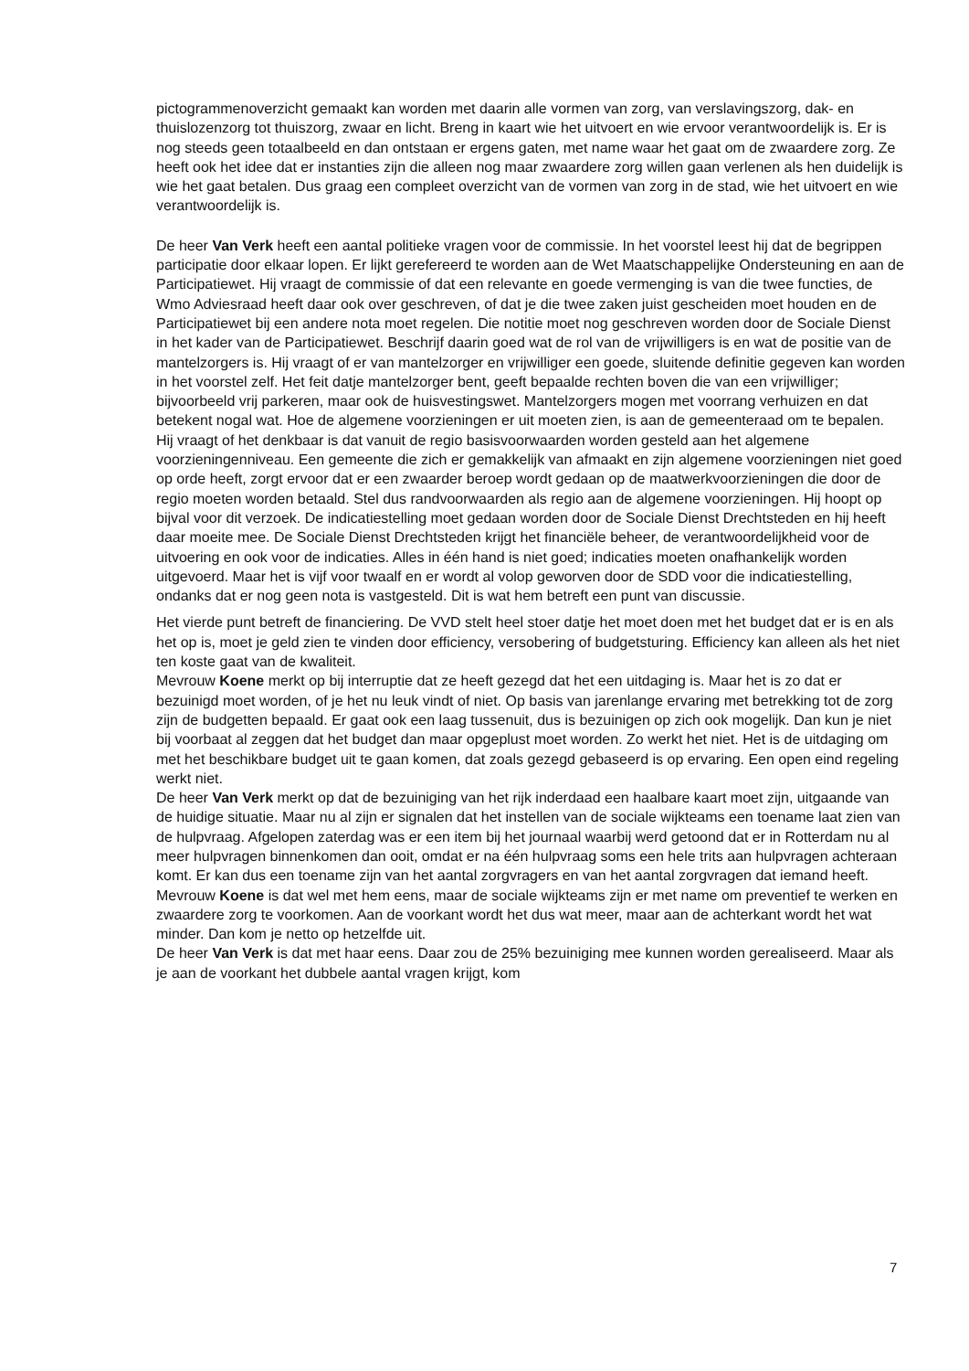pictogrammenoverzicht gemaakt kan worden met daarin alle vormen van zorg, van verslavingszorg, dak- en thuislozenzorg tot thuiszorg, zwaar en licht. Breng in kaart wie het uitvoert en wie ervoor verantwoordelijk is. Er is nog steeds geen totaalbeeld en dan ontstaan er ergens gaten, met name waar het gaat om de zwaardere zorg. Ze heeft ook het idee dat er instanties zijn die alleen nog maar zwaardere zorg willen gaan verlenen als hen duidelijk is wie het gaat betalen. Dus graag een compleet overzicht van de vormen van zorg in de stad, wie het uitvoert en wie verantwoordelijk is.
De heer Van Verk heeft een aantal politieke vragen voor de commissie. In het voorstel leest hij dat de begrippen participatie door elkaar lopen. Er lijkt gerefereerd te worden aan de Wet Maatschappelijke Ondersteuning en aan de Participatiewet. Hij vraagt de commissie of dat een relevante en goede vermenging is van die twee functies, de Wmo Adviesraad heeft daar ook over geschreven, of dat je die twee zaken juist gescheiden moet houden en de Participatiewet bij een andere nota moet regelen. Die notitie moet nog geschreven worden door de Sociale Dienst in het kader van de Participatiewet. Beschrijf daarin goed wat de rol van de vrijwilligers is en wat de positie van de mantelzorgers is. Hij vraagt of er van mantelzorger en vrijwilliger een goede, sluitende definitie gegeven kan worden in het voorstel zelf. Het feit datje mantelzorger bent, geeft bepaalde rechten boven die van een vrijwilliger; bijvoorbeeld vrij parkeren, maar ook de huisvestingswet. Mantelzorgers mogen met voorrang verhuizen en dat betekent nogal wat. Hoe de algemene voorzieningen er uit moeten zien, is aan de gemeenteraad om te bepalen. Hij vraagt of het denkbaar is dat vanuit de regio basisvoorwaarden worden gesteld aan het algemene voorzieningenniveau. Een gemeente die zich er gemakkelijk van afmaakt en zijn algemene voorzieningen niet goed op orde heeft, zorgt ervoor dat er een zwaarder beroep wordt gedaan op de maatwerkvoorzieningen die door de regio moeten worden betaald. Stel dus randvoorwaarden als regio aan de algemene voorzieningen. Hij hoopt op bijval voor dit verzoek. De indicatiestelling moet gedaan worden door de Sociale Dienst Drechtsteden en hij heeft daar moeite mee. De Sociale Dienst Drechtsteden krijgt het financiële beheer, de verantwoordelijkheid voor de uitvoering en ook voor de indicaties. Alles in één hand is niet goed; indicaties moeten onafhankelijk worden uitgevoerd. Maar het is vijf voor twaalf en er wordt al volop geworven door de SDD voor die indicatiestelling, ondanks dat er nog geen nota is vastgesteld. Dit is wat hem betreft een punt van discussie.
Het vierde punt betreft de financiering. De VVD stelt heel stoer datje het moet doen met het budget dat er is en als het op is, moet je geld zien te vinden door efficiency, versobering of budgetsturing. Efficiency kan alleen als het niet ten koste gaat van de kwaliteit.
Mevrouw Koene merkt op bij interruptie dat ze heeft gezegd dat het een uitdaging is. Maar het is zo dat er bezuinigd moet worden, of je het nu leuk vindt of niet. Op basis van jarenlange ervaring met betrekking tot de zorg zijn de budgetten bepaald. Er gaat ook een laag tussenuit, dus is bezuinigen op zich ook mogelijk. Dan kun je niet bij voorbaat al zeggen dat het budget dan maar opgeplust moet worden. Zo werkt het niet. Het is de uitdaging om met het beschikbare budget uit te gaan komen, dat zoals gezegd gebaseerd is op ervaring. Een open eind regeling werkt niet.
De heer Van Verk merkt op dat de bezuiniging van het rijk inderdaad een haalbare kaart moet zijn, uitgaande van de huidige situatie. Maar nu al zijn er signalen dat het instellen van de sociale wijkteams een toename laat zien van de hulpvraag. Afgelopen zaterdag was er een item bij het journaal waarbij werd getoond dat er in Rotterdam nu al meer hulpvragen binnenkomen dan ooit, omdat er na één hulpvraag soms een hele trits aan hulpvragen achteraan komt. Er kan dus een toename zijn van het aantal zorgvragers en van het aantal zorgvragen dat iemand heeft.
Mevrouw Koene is dat wel met hem eens, maar de sociale wijkteams zijn er met name om preventief te werken en zwaardere zorg te voorkomen. Aan de voorkant wordt het dus wat meer, maar aan de achterkant wordt het wat minder. Dan kom je netto op hetzelfde uit.
De heer Van Verk is dat met haar eens. Daar zou de 25% bezuiniging mee kunnen worden gerealiseerd. Maar als je aan de voorkant het dubbele aantal vragen krijgt, kom
7